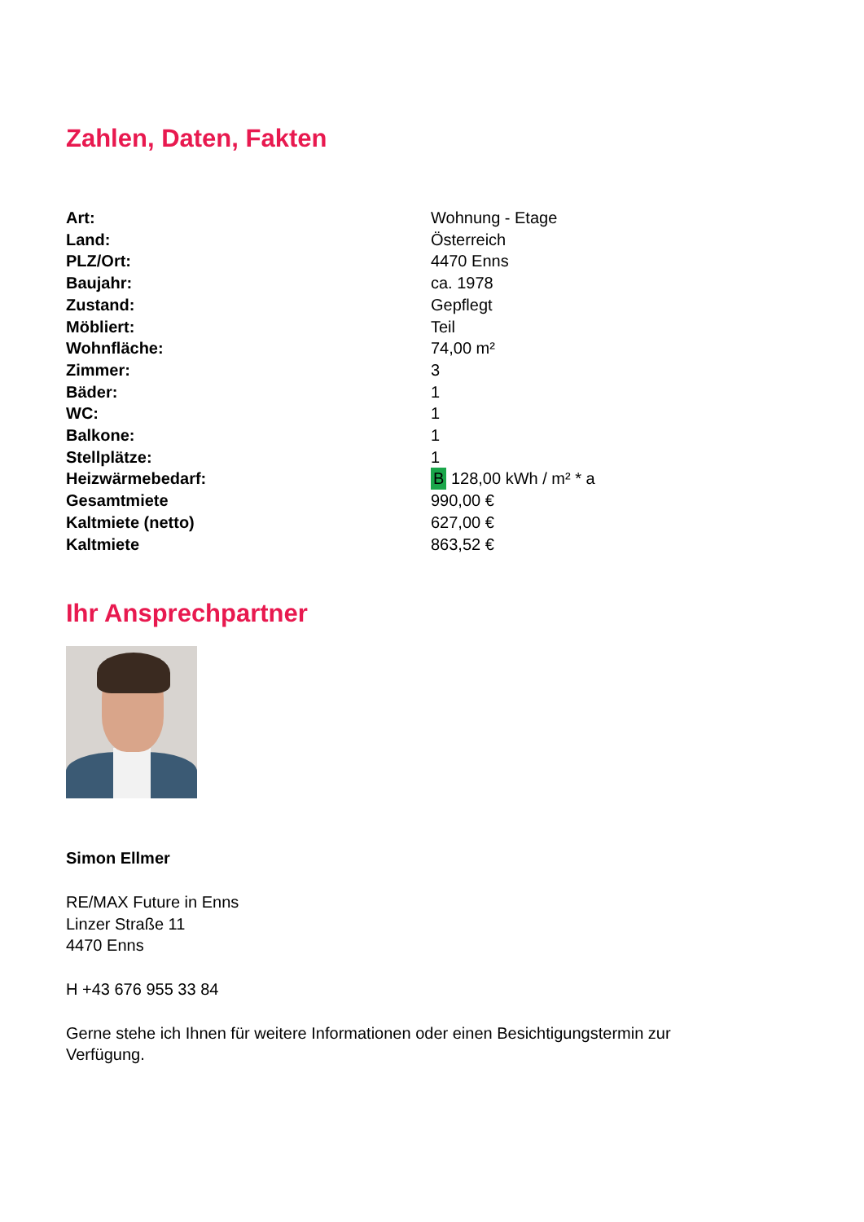Zahlen, Daten, Fakten
| Art: | Wohnung - Etage |
| Land: | Österreich |
| PLZ/Ort: | 4470 Enns |
| Baujahr: | ca. 1978 |
| Zustand: | Gepflegt |
| Möbliert: | Teil |
| Wohnfläche: | 74,00 m² |
| Zimmer: | 3 |
| Bäder: | 1 |
| WC: | 1 |
| Balkone: | 1 |
| Stellplätze: | 1 |
| Heizwärmebedarf: | B 128,00 kWh / m² * a |
| Gesamtmiete | 990,00 € |
| Kaltmiete (netto) | 627,00 € |
| Kaltmiete | 863,52 € |
Ihr Ansprechpartner
Simon Ellmer
RE/MAX Future in Enns
Linzer Straße 11
4470 Enns
H +43 676 955 33 84
Gerne stehe ich Ihnen für weitere Informationen oder einen Besichtigungstermin zur
Verfügung.